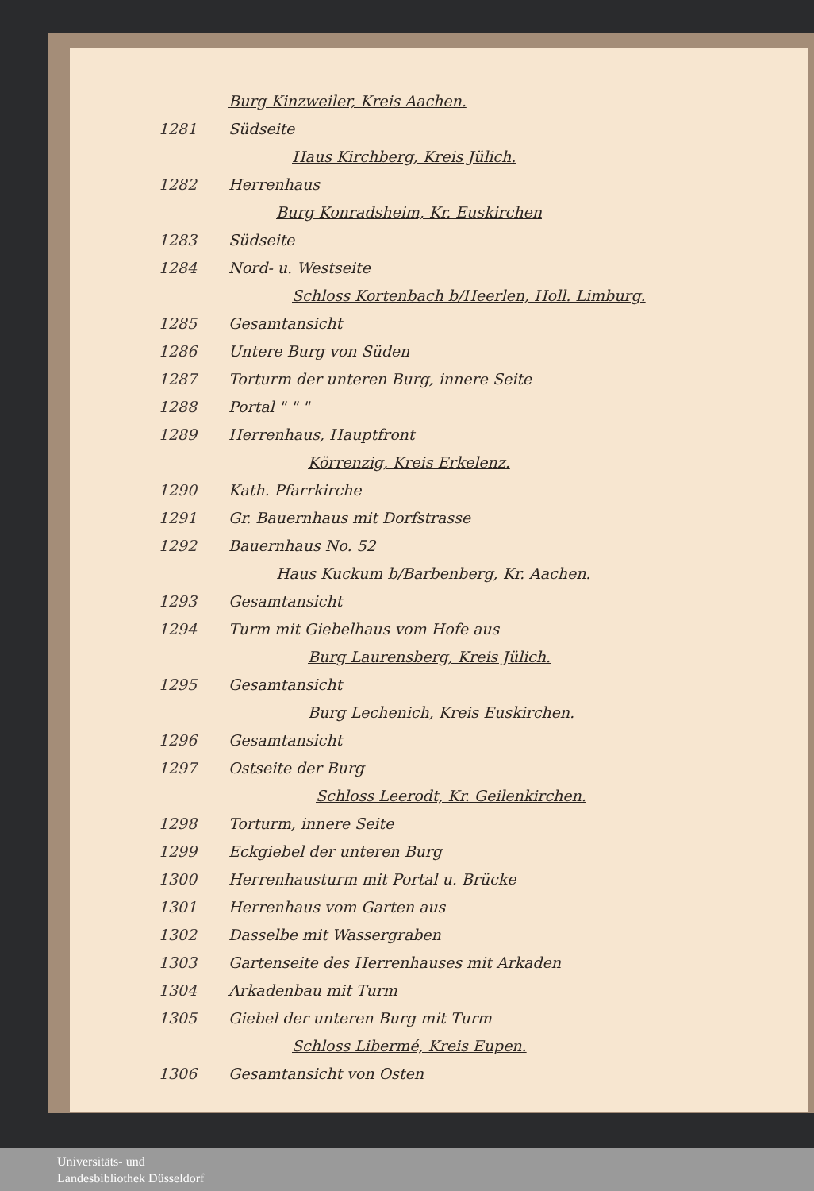Burg Kinzweiler, Kreis Aachen.
1281 Südseite
Haus Kirchberg, Kreis Jülich.
1282 Herrenhaus
Burg Konradsheim, Kr. Euskirchen
1283 Südseite
1284 Nord- u. Westseite
Schloss Kortenbach b/Heerlen, Holl. Limburg.
1285 Gesamtansicht
1286 Untere Burg von Süden
1287 Torturm der unteren Burg, innere Seite
1288 Portal " " "
1289 Herrenhaus, Hauptfront
Körrenzig, Kreis Erkelenz.
1290 Kath. Pfarrkirche
1291 Gr. Bauernhaus mit Dorfstrasse
1292 Bauernhaus No. 52
Haus Kuckum b/Barbenberg, Kr. Aachen.
1293 Gesamtansicht
1294 Turm mit Giebelhaus vom Hofe aus
Burg Laurensberg, Kreis Jülich.
1295 Gesamtansicht
Burg Lechenich, Kreis Euskirchen.
1296 Gesamtansicht
1297 Ostseite der Burg
Schloss Leerodt, Kr. Geilenkirchen.
1298 Torturm, innere Seite
1299 Eckgiebel der unteren Burg
1300 Herrenhausturm mit Portal u. Brücke
1301 Herrenhaus vom Garten aus
1302 Dasselbe mit Wassergraben
1303 Gartenseite des Herrenhauses mit Arkaden
1304 Arkadenbau mit Turm
1305 Giebel der unteren Burg mit Turm
Schloss Libermé, Kreis Eupen.
1306 Gesamtansicht von Osten
Universitäts- und
Landesbibliothek Düsseldorf